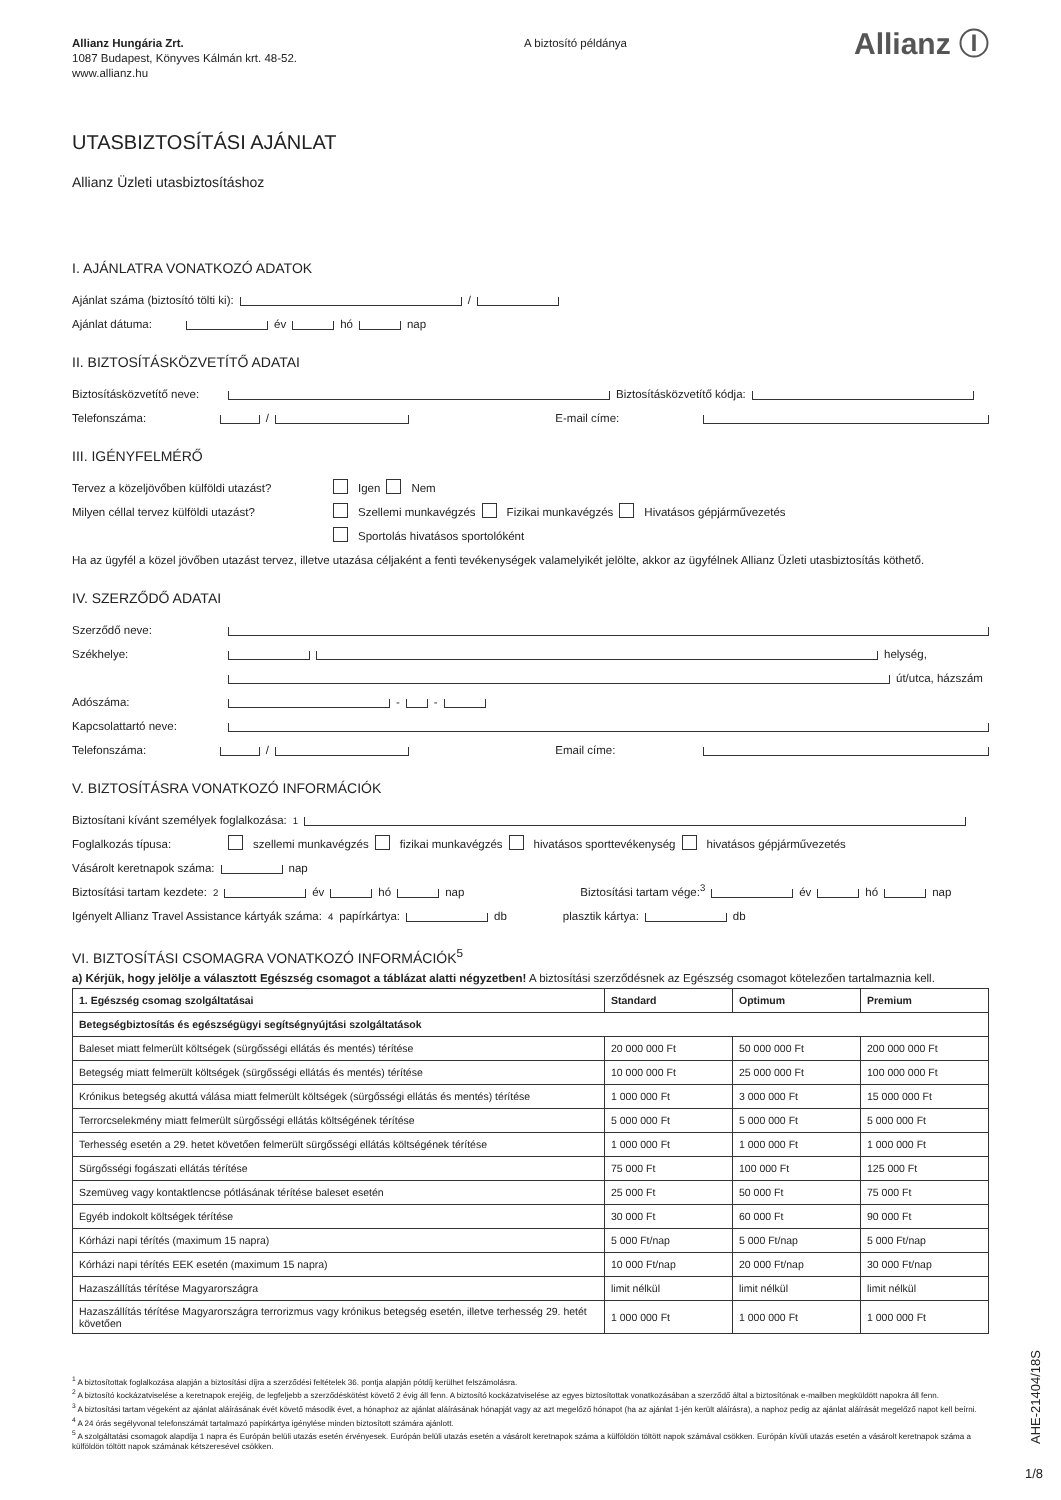Allianz Hungária Zrt.
1087 Budapest, Könyves Kálmán krt. 48-52.
www.allianz.hu
A biztosító példánya
Allianz Ⓘ
UTASBIZTOSÍTÁSI AJÁNLAT
Allianz Üzleti utasbiztosításhoz
I. AJÁNLATRA VONATKOZÓ ADATOK
Ajánlat száma (biztosító tölti ki): /
Ajánlat dátuma: év hó nap
II. BIZTOSÍTÁSKÖZVETÍTŐ ADATAI
Biztosításközvetítő neve: Biztosításközvetítő kódja:
Telefonszáma: / E-mail címe:
III. IGÉNYFELMÉRŐ
Tervez a közeljövőben külföldi utazást? Igen Nem
Milyen céllal tervez külföldi utazást? Szellemi munkavégzés Fizikai munkavégzés Hivatásos gépjárművezetés
Sportolás hivatásos sportolóként
Ha az ügyfél a közel jövőben utazást tervez, illetve utazása céljaként a fenti tevékenységek valamelyikét jelölte, akkor az ügyfélnek Allianz Üzleti utasbiztosítás köthető.
IV. SZERZŐDŐ ADATAI
Szerződő neve:
Székhelye: helység,
út/utca, házszám
Adószáma: - -
Kapcsolattartó neve:
Telefonszáma: / Email címe:
V. BIZTOSÍTÁSRA VONATKOZÓ INFORMÁCIÓK
Biztosítani kívánt személyek foglalkozása:<sup>1</sup>
Foglalkozás típusa: szellemi munkavégzés fizikai munkavégzés hivatásos sporttevékenység hivatásos gépjárművezetés
Vásárolt keretnapok száma: nap
Biztosítási tartam kezdete:<sup>2</sup> év hó nap Biztosítási tartam vége:<sup>3</sup> év hó nap
Igényelt Allianz Travel Assistance kártyák száma:<sup>4</sup> papírkártya: db plasztik kártya: db
VI. BIZTOSÍTÁSI CSOMAGRA VONATKOZÓ INFORMÁCIÓK<sup>5</sup>
a) Kérjük, hogy jelölje a választott Egészség csomagot a táblázat alatti négyzetben! A biztosítási szerződésnek az Egészség csomagot kötelezően tartalmaznia kell.
| 1. Egészség csomag szolgáltatásai | Standard | Optimum | Premium |
| --- | --- | --- | --- |
| Betegségbiztosítás és egészségügyi segítségnyújtási szolgáltatások | | | |
| Baleset miatt felmerült költségek (sürgősségi ellátás és mentés) térítése | 20 000 000 Ft | 50 000 000 Ft | 200 000 000 Ft |
| Betegség miatt felmerült költségek (sürgősségi ellátás és mentés) térítése | 10 000 000 Ft | 25 000 000 Ft | 100 000 000 Ft |
| Krónikus betegség akuttá válása miatt felmerült költségek (sürgősségi ellátás és mentés) térítése | 1 000 000 Ft | 3 000 000 Ft | 15 000 000 Ft |
| Terrorcselekmény miatt felmerült sürgősségi ellátás költségének térítése | 5 000 000 Ft | 5 000 000 Ft | 5 000 000 Ft |
| Terhesség esetén a 29. hetet követően felmerült sürgősségi ellátás költségének térítése | 1 000 000 Ft | 1 000 000 Ft | 1 000 000 Ft |
| Sürgősségi fogászati ellátás térítése | 75 000 Ft | 100 000 Ft | 125 000 Ft |
| Szemüveg vagy kontaktlencse pótlásának térítése baleset esetén | 25 000 Ft | 50 000 Ft | 75 000 Ft |
| Egyéb indokolt költségek térítése | 30 000 Ft | 60 000 Ft | 90 000 Ft |
| Kórházi napi térítés (maximum 15 napra) | 5 000 Ft/nap | 5 000 Ft/nap | 5 000 Ft/nap |
| Kórházi napi térítés EEK esetén (maximum 15 napra) | 10 000 Ft/nap | 20 000 Ft/nap | 30 000 Ft/nap |
| Hazaszállítás térítése Magyarországra | limit nélkül | limit nélkül | limit nélkül |
| Hazaszállítás térítése Magyarországra terrorizmus vagy krónikus betegség esetén, illetve terhesség 29. hetét követően | 1 000 000 Ft | 1 000 000 Ft | 1 000 000 Ft |
<sup>1</sup> A biztosítottak foglalkozása alapján a biztosítási díjra a szerződési feltételek 36. pontja alapján pótdíj kerülhet felszámolásra.
<sup>2</sup> A biztosító kockázatviselése a keretnapok erejéig, de legfeljebb a szerződéskötést követő 2 évig áll fenn. A biztosító kockázatviselése az egyes biztosítottak vonatkozásában a szerződő által a biztosítónak e-mailben megküldött napokra áll fenn.
<sup>3</sup> A biztosítási tartam végeként az ajánlat aláírásának évét követő második évet, a hónaphoz az ajánlat aláírásának hónapját vagy az azt megelőző hónapot (ha az ajánlat 1-jén került aláírásra), a naphoz pedig az ajánlat aláírását megelőző napot kell beírni.
<sup>4</sup> A 24 órás segélyvonal telefonszámát tartalmazó papírkártya igénylése minden biztosított számára ajánlott.
<sup>5</sup> A szolgáltatási csomagok alapdíja 1 napra és Európán belüli utazás esetén érvényesek. Európán belüli utazás esetén a vásárolt keretnapok száma a külföldön töltött napok számával csökken. Európán kívüli utazás esetén a vásárolt keretnapok száma a külföldön töltött napok számának kétszeresével csökken.
AHE-21404/18S
1/8